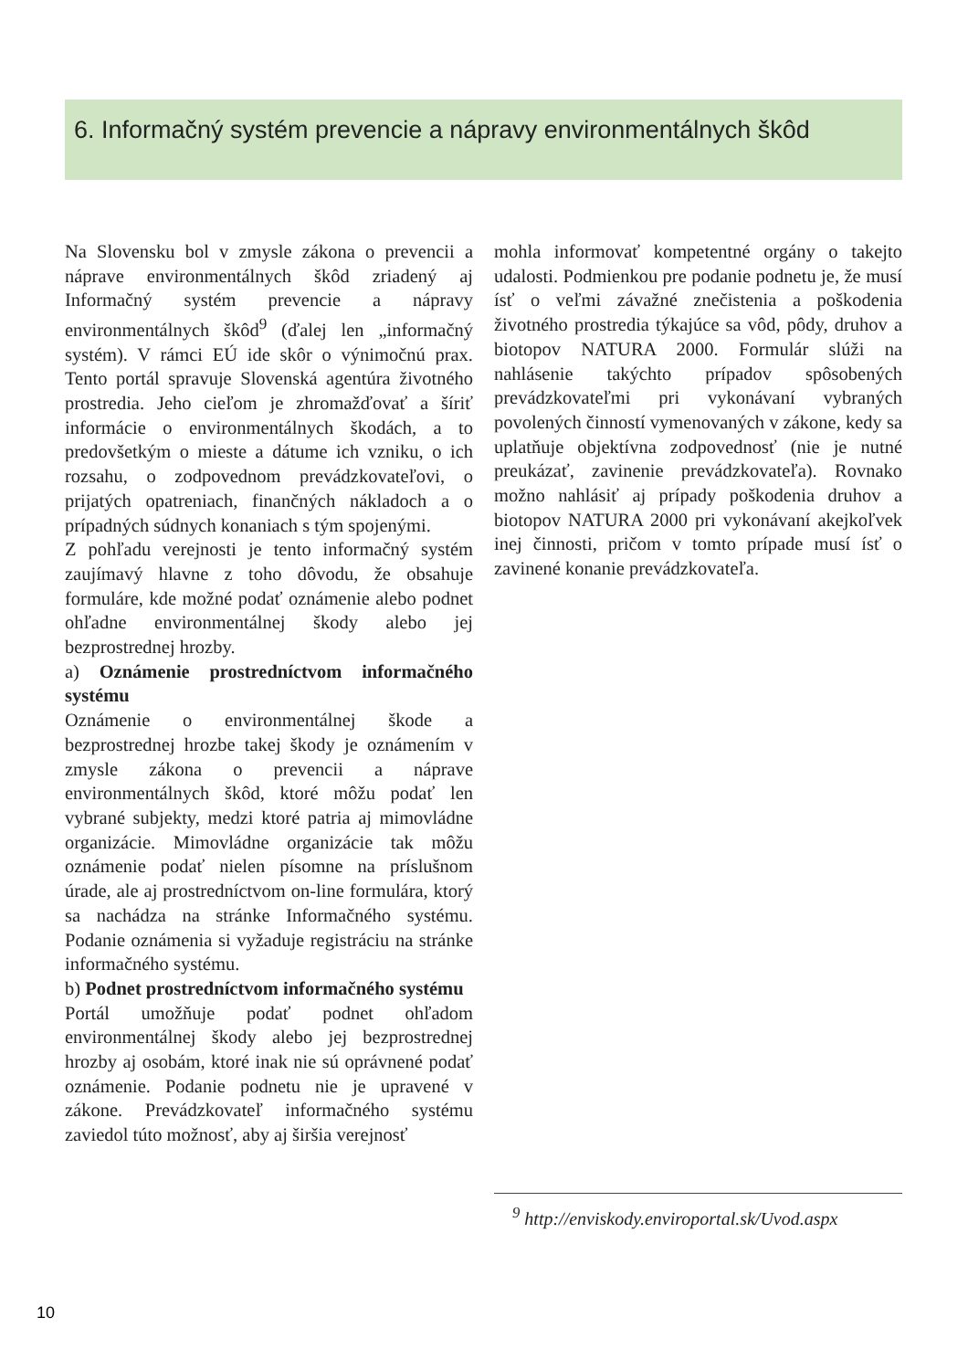6. Informačný systém prevencie a nápravy environmentálnych škôd
Na Slovensku bol v zmysle zákona o prevencii a náprave environmentálnych škôd zriadený aj Informačný systém prevencie a nápravy environmentálnych škôd<sup>9</sup> (ďalej len „informačný systém). V rámci EÚ ide skôr o výnimočnú prax. Tento portál spravuje Slovenská agentúra životného prostredia. Jeho cieľom je zhromažďovať a šíriť informácie o environmentálnych škodách, a to predovšetkým o mieste a dátume ich vzniku, o ich rozsahu, o zodpovednom prevádzkovateľovi, o prijatých opatreniach, finančných nákladoch a o prípadných súdnych konaniach s tým spojenými.
Z pohľadu verejnosti je tento informačný systém zaujímavý hlavne z toho dôvodu, že obsahuje formuláre, kde možné podať oznámenie alebo podnet ohľadne environmentálnej škody alebo jej bezprostrednej hrozby.
a) Oznámenie prostredníctvom informačného systému
Oznámenie o environmentálnej škode a bezprostrednej hrozbe takej škody je oznámením v zmysle zákona o prevencii a náprave environmentálnych škôd, ktoré môžu podať len vybrané subjekty, medzi ktoré patria aj mimovládne organizácie. Mimovládne organizácie tak môžu oznámenie podať nielen písomne na príslušnom úrade, ale aj prostredníctvom on-line formulára, ktorý sa nachádza na stránke Informačného systému. Podanie oznámenia si vyžaduje registráciu na stránke informačného systému.
b) Podnet prostredníctvom informačného systému
Portál umožňuje podať podnet ohľadom environmentálnej škody alebo jej bezprostrednej hrozby aj osobám, ktoré inak nie sú oprávnené podať oznámenie. Podanie podnetu nie je upravené v zákone. Prevádzkovateľ informačného systému zaviedol túto možnosť, aby aj širšia verejnosť
mohla informovať kompetentné orgány o takejto udalosti. Podmienkou pre podanie podnetu je, že musí ísť o veľmi závažné znečistenia a poškodenia životného prostredia týkajúce sa vôd, pôdy, druhov a biotopov NATURA 2000. Formulár slúži na nahlásenie takýchto prípadov spôsobených prevádzkovateľmi pri vykonávaní vybraných povolených činností vymenovaných v zákone, kedy sa uplatňuje objektívna zodpovednosť (nie je nutné preukázať, zavinenie prevádzkovateľa). Rovnako možno nahlásiť aj prípady poškodenia druhov a biotopov NATURA 2000 pri vykonávaní akejkoľvek inej činnosti, pričom v tomto prípade musí ísť o zavinené konanie prevádzkovateľa.
<sup>9</sup> http://enviskody.enviroportal.sk/Uvod.aspx
10